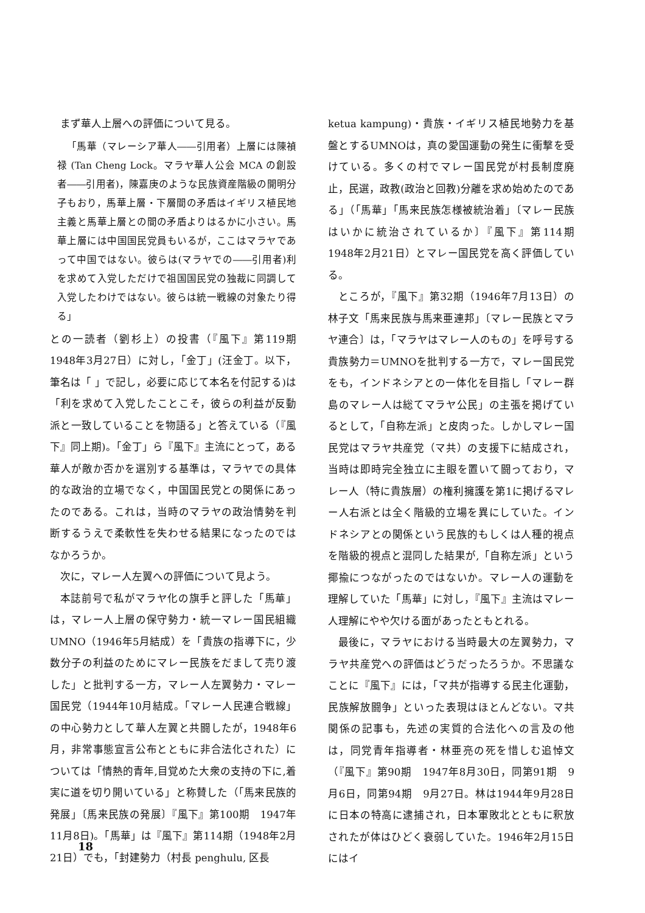まず華人上層への評価について見る。
「馬華（マレーシア華人――引用者）上層には陳禎禄 (Tan Cheng Lock。マラヤ華人公会 MCA の創設者――引用者)，陳嘉庚のような民族資産階級の開明分子もおり，馬華上層・下層間の矛盾はイギリス植民地主義と馬華上層との間の矛盾よりはるかに小さい。馬華上層には中国国民党員もいるが，ここはマラヤであって中国ではない。彼らは(マラヤでの――引用者)利を求めて入党しただけで祖国国民党の独裁に同調して入党したわけではない。彼らは統一戦線の対象たり得る」
との一読者（劉杉上）の投書（『風下』第119期　1948年3月27日）に対し，「金丁」(汪金丁。以下，筆名は「 」で記し，必要に応じて本名を付記する)は「利を求めて入党したことこそ，彼らの利益が反動派と一致していることを物語る」と答えている（『風下』同上期)。「金丁」ら『風下』主流にとって，ある華人が敵か否かを選別する基準は，マラヤでの具体的な政治的立場でなく，中国国民党との関係にあったのである。これは，当時のマラヤの政治情勢を判断するうえで柔軟性を失わせる結果になったのではなかろうか。
次に，マレー人左翼への評価について見よう。
本誌前号で私がマラヤ化の旗手と評した「馬華」は，マレー人上層の保守勢力・統一マレー国民組織UMNO（1946年5月結成）を「貴族の指導下に，少数分子の利益のためにマレー民族をだまして売り渡した」と批判する一方，マレー人左翼勢力・マレー国民党（1944年10月結成。「マレー人民連合戦線」の中心勢力として華人左翼と共闘したが，1948年6月，非常事態宣言公布とともに非合法化された）については「情熱的青年,目覚めた大衆の支持の下に,着実に道を切り開いている」と称賛した（「馬来民族的発展」〔馬来民族の発展〕『風下』第100期　1947年11月8日)。「馬華」は『風下』第114期（1948年2月21日）でも，「封建勢力（村長 penghulu, 区長
ketua kampung)・貴族・イギリス植民地勢力を基盤とするUMNOは，真の愛国運動の発生に衝撃を受けている。多くの村でマレー国民党が村長制度廃止，民選，政教(政治と回教)分離を求め始めたのである」（「馬華」「馬来民族怎様被統治着」〔マレー民族はいかに統治されているか〕『風下』第114期　1948年2月21日）とマレー国民党を高く評価している。
ところが，『風下』第32期（1946年7月13日）の林子文「馬来民族与馬来亜連邦」〔マレー民族とマラヤ連合〕は，「マラヤはマレー人のもの」を呼号する貴族勢力＝UMNOを批判する一方で，マレー国民党をも，インドネシアとの一体化を目指し「マレー群島のマレー人は総てマラヤ公民」の主張を掲げているとして，「自称左派」と皮肉った。しかしマレー国民党はマラヤ共産党（マ共）の支援下に結成され，当時は即時完全独立に主眼を置いて闘っており，マレー人（特に貴族層）の権利擁護を第1に掲げるマレー人右派とは全く階級的立場を異にしていた。インドネシアとの関係という民族的もしくは人種的視点を階級的視点と混同した結果が,「自称左派」という揶揄につながったのではないか。マレー人の運動を理解していた「馬華」に対し，『風下』主流はマレー人理解にやや欠ける面があったともとれる。
最後に，マラヤにおける当時最大の左翼勢力，マラヤ共産党への評価はどうだったろうか。不思議なことに『風下』には，「マ共が指導する民主化運動，民族解放闘争」といった表現はほとんどない。マ共関係の記事も，先述の実質的合法化への言及の他は，同党青年指導者・林亜亮の死を惜しむ追悼文（『風下』第90期　1947年8月30日，同第91期　9月6日，同第94期　9月27日。林は1944年9月28日に日本の特高に逮捕され，日本軍敗北とともに釈放されたが体はひどく衰弱していた。1946年2月15日にはイ
18